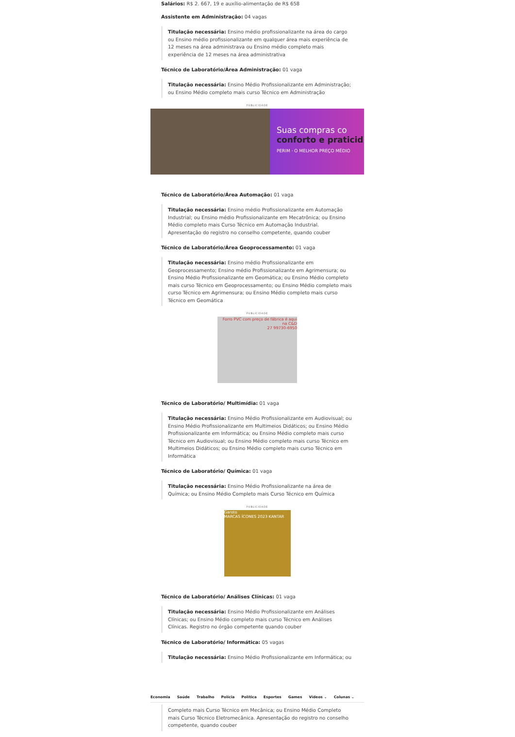Salários: R$ 2. 667, 19 e auxílio-alimentação de R$ 658
Assistente em Administração: 04 vagas
Titulação necessária: Ensino médio profissionalizante na área do cargo ou Ensino médio profissionalizante em qualquer área mais experiência de 12 meses na área administrava ou Ensino médio completo mais experiência de 12 meses na área administrativa
Técnico de Laboratório/Área Administração: 01 vaga
Titulação necessária: Ensino Médio Profissionalizante em Administração; ou Ensino Médio completo mais curso Técnico em Administração
PUBLICIDADE
Suas compras co
conforto e praticid
PERIM · O MELHOR PREÇO MÉDIO
Técnico de Laboratório/Área Automação: 01 vaga
Titulação necessária: Ensino médio Profissionalizante em Automação Industrial; ou Ensino médio Profissionalizante em Mecatrônica; ou Ensino Médio completo mais Curso Técnico em Automação Industrial. Apresentação do registro no conselho competente, quando couber
Técnico de Laboratório/Área Geoprocessamento: 01 vaga
Titulação necessária: Ensino médio Profissionalizante em Geoprocessamento; Ensino médio Profissionalizante em Agrimensura; ou Ensino Médio Profissionalizante em Geomática; ou Ensino Médio completo mais curso Técnico em Geoprocessamento; ou Ensino Médio completo mais curso Técnico em Agrimensura; ou Ensino Médio completo mais curso Técnico em Geomática
PUBLICIDADE
Forro PVC com preço de fábrica é aqui na C&D
27 99730-6950
Técnico de Laboratório/ Multimídia: 01 vaga
Titulação necessária: Ensino Médio Profissionalizante em Audiovisual; ou Ensino Médio Profissionalizante em Multimeios Didáticos; ou Ensino Médio Profissionalizante em Informática; ou Ensino Médio completo mais curso Técnico em Audiovisual; ou Ensino Médio completo mais curso Técnico em Multimeios Didáticos; ou Ensino Médio completo mais curso Técnico em Informática
Técnico de Laboratório/ Química: 01 vaga
Titulação necessária: Ensino Médio Profissionalizante na área de Química; ou Ensino Médio Completo mais Curso Técnico em Química
PUBLICIDADE
Garoto
MARCAS ÍCONES 2023 KANTAR
Técnico de Laboratório/ Análises Clínicas: 01 vaga
Titulação necessária: Ensino Médio Profissionalizante em Análises Clínicas; ou Ensino Médio completo mais curso Técnico em Análises Clínicas. Registro no órgão competente quando couber
Técnico de Laboratório/ Informática: 05 vagas
Titulação necessária: Ensino Médio Profissionalizante em Informática; ou
Economia Saúde Trabalho Polícia Política Esportes Games Vídeos ⌄ Colunas ⌄
Completo mais Curso Técnico em Mecânica; ou Ensino Médio Completo mais Curso Técnico Eletromecânica. Apresentação do registro no conselho competente, quando couber